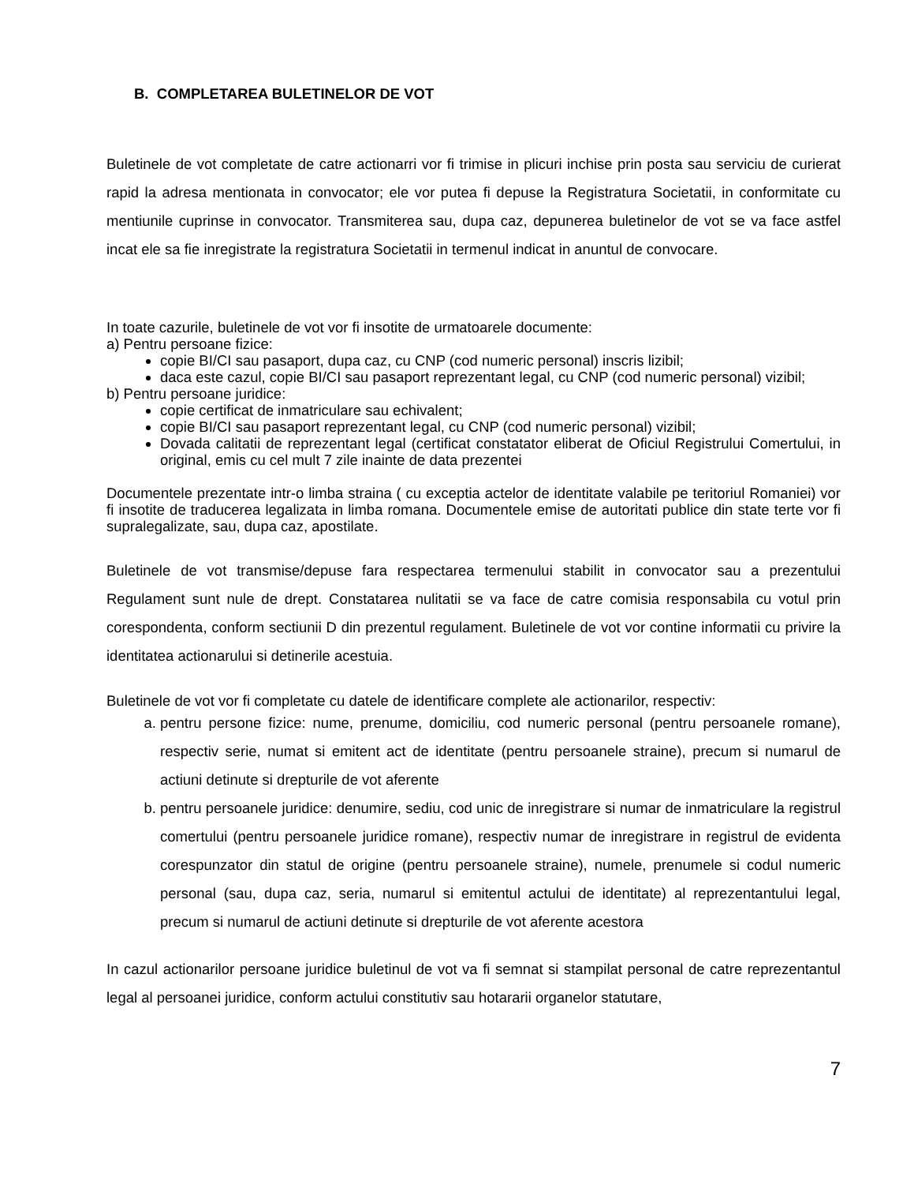B. COMPLETAREA BULETINELOR DE VOT
Buletinele de vot completate de catre actionarri vor fi trimise in plicuri inchise prin posta sau serviciu de curierat rapid la adresa mentionata in convocator; ele vor putea fi depuse la Registratura Societatii, in conformitate cu mentiunile cuprinse in convocator. Transmiterea sau, dupa caz, depunerea buletinelor de vot se va face astfel incat ele sa fie inregistrate la registratura Societatii in termenul indicat in anuntul de convocare.
In toate cazurile, buletinele de vot vor fi insotite de urmatoarele documente:
a) Pentru persoane fizice:
copie BI/CI sau pasaport, dupa caz, cu CNP (cod numeric personal) inscris lizibil;
daca este cazul, copie BI/CI sau pasaport reprezentant legal, cu CNP (cod numeric personal) vizibil;
b) Pentru persoane juridice:
copie certificat de inmatriculare sau echivalent;
copie BI/CI sau pasaport reprezentant legal, cu CNP (cod numeric personal) vizibil;
Dovada calitatii de reprezentant legal (certificat constatator eliberat de Oficiul Registrului Comertului, in original, emis cu cel mult 7 zile inainte de data prezentei
Documentele prezentate intr-o limba straina ( cu exceptia actelor de identitate valabile pe teritoriul Romaniei) vor fi insotite de traducerea legalizata in limba romana. Documentele emise de autoritati publice din state terte vor fi supralegalizate, sau, dupa caz, apostilate.
Buletinele de vot transmise/depuse fara respectarea termenului stabilit in convocator sau a prezentului Regulament sunt nule de drept. Constatarea nulitatii se va face de catre comisia responsabila cu votul prin corespondenta, conform sectiunii D din prezentul regulament. Buletinele de vot vor contine informatii cu privire la identitatea actionarului si detinerile acestuia.
Buletinele de vot vor fi completate cu datele de identificare complete ale actionarilor, respectiv:
a. pentru persone fizice: nume, prenume, domiciliu, cod numeric personal (pentru persoanele romane), respectiv serie, numat si emitent act de identitate (pentru persoanele straine), precum si numarul de actiuni detinute si drepturile de vot aferente
b. pentru persoanele juridice: denumire, sediu, cod unic de inregistrare si numar de inmatriculare la registrul comertului (pentru persoanele juridice romane), respectiv numar de inregistrare in registrul de evidenta corespunzator din statul de origine (pentru persoanele straine), numele, prenumele si codul numeric personal (sau, dupa caz, seria, numarul si emitentul actului de identitate) al reprezentantului legal, precum si numarul de actiuni detinute si drepturile de vot aferente acestora
In cazul actionarilor persoane juridice buletinul de vot va fi semnat si stampilat personal de catre reprezentantul legal al persoanei juridice, conform actului constitutiv sau hotararii organelor statutare,
7